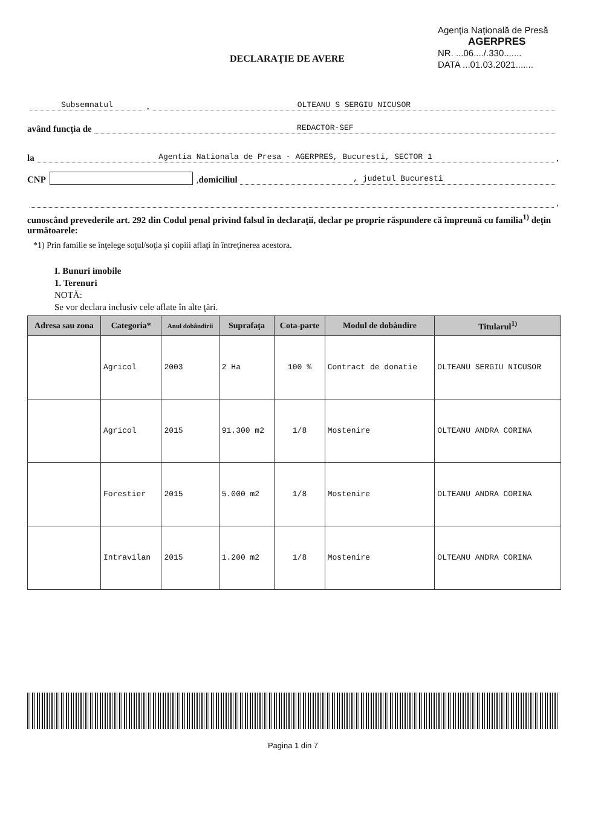Agenţia Naţională de Presă
AGERPRES
NR. ...06..../.330.......
DATA ...01.03.2021.......
DECLARAŢIE DE AVERE
Subsemnatul, OLTEANU S SERGIU NICUSOR
având funcţia de REDACTOR-SEF
la Agentia Nationala de Presa - AGERPRES, Bucuresti, SECTOR 1,
CNP , domiciliul , judetul Bucuresti
,
cunoscând prevederile art. 292 din Codul penal privind falsul în declaraţii, declar pe proprie răspundere că împreună cu familia<sup>1)</sup> deţin următoarele:
*1) Prin familie se înţelege soţul/soţia şi copiii aflaţi în întreţinerea acestora.
I. Bunuri imobile
1. Terenuri
NOTĂ:
Se vor declara inclusiv cele aflate în alte ţări.
| Adresa sau zona | Categoria* | Anul dobândirii | Suprafaţa | Cota-parte | Modul de dobândire | Titularul<sup>1)</sup> |
| --- | --- | --- | --- | --- | --- | --- |
| | Agricol | 2003 | 2 Ha | 100 % | Contract de donatie | OLTEANU SERGIU NICUSOR |
| | Agricol | 2015 | 91.300 m2 | 1/8 | Mostenire | OLTEANU ANDRA CORINA |
| | Forestier | 2015 | 5.000 m2 | 1/8 | Mostenire | OLTEANU ANDRA CORINA |
| | Intravilan | 2015 | 1.200 m2 | 1/8 | Mostenire | OLTEANU ANDRA CORINA |
Pagina 1 din 7